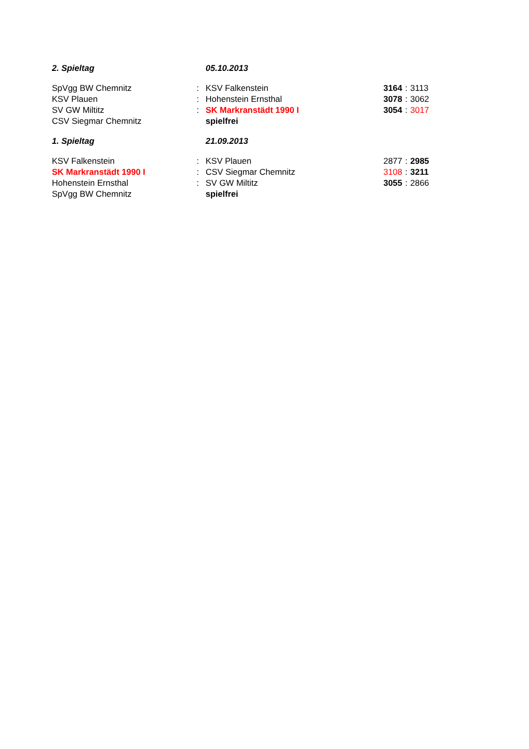| 2. Spieltag | | 05.10.2013 | | | |
| SpVgg BW Chemnitz | : | KSV Falkenstein | 3164 | : | 3113 |
| KSV Plauen | : | Hohenstein Ernsthal | 3078 | : | 3062 |
| SV GW Miltitz | : | SK Markranstädt 1990 I | 3054 | : | 3017 |
| CSV Siegmar Chemnitz | | spielfrei | | | |
| 1. Spieltag | | 21.09.2013 | | | |
| KSV Falkenstein | : | KSV Plauen | 2877 | : | 2985 |
| SK Markranstädt 1990 I | : | CSV Siegmar Chemnitz | 3108 | : | 3211 |
| Hohenstein Ernsthal | : | SV GW Miltitz | 3055 | : | 2866 |
| SpVgg BW Chemnitz | | spielfrei | | | |